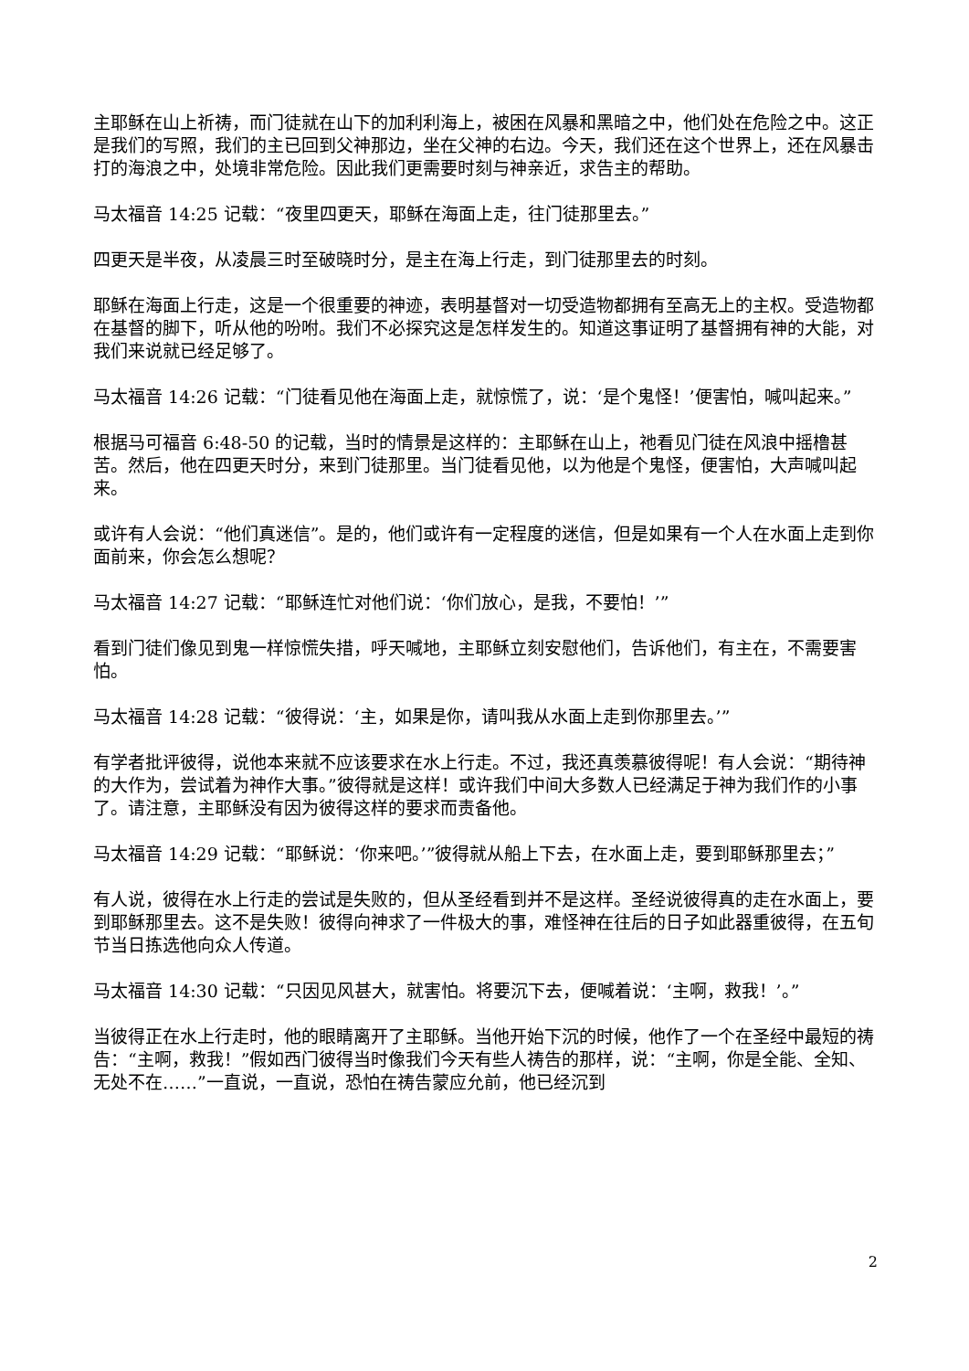主耶稣在山上祈祷，而门徒就在山下的加利利海上，被困在风暴和黑暗之中，他们处在危险之中。这正是我们的写照，我们的主已回到父神那边，坐在父神的右边。今天，我们还在这个世界上，还在风暴击打的海浪之中，处境非常危险。因此我们更需要时刻与神亲近，求告主的帮助。
马太福音 14:25 记载：“夜里四更天，耶稣在海面上走，往门徒那里去。”
四更天是半夜，从凌晨三时至破晓时分，是主在海上行走，到门徒那里去的时刻。
耶稣在海面上行走，这是一个很重要的神迹，表明基督对一切受造物都拥有至高无上的主权。受造物都在基督的脚下，听从他的吩咐。我们不必探究这是怎样发生的。知道这事证明了基督拥有神的大能，对我们来说就已经足够了。
马太福音 14:26 记载：“门徒看见他在海面上走，就惊慌了，说：‘是个鬼怪！’便害怕，喊叫起来。”
根据马可福音 6:48-50 的记载，当时的情景是这样的：主耶稣在山上，祂看见门徒在风浪中摇橹甚苦。然后，他在四更天时分，来到门徒那里。当门徒看见他，以为他是个鬼怪，便害怕，大声喊叫起来。
或许有人会说：“他们真迷信”。是的，他们或许有一定程度的迷信，但是如果有一个人在水面上走到你面前来，你会怎么想呢？
马太福音 14:27 记载：“耶稣连忙对他们说：‘你们放心，是我，不要怕！’”
看到门徒们像见到鬼一样惊慌失措，呼天喊地，主耶稣立刻安慰他们，告诉他们，有主在，不需要害怕。
马太福音 14:28 记载：“彼得说：‘主，如果是你，请叫我从水面上走到你那里去。’”
有学者批评彼得，说他本来就不应该要求在水上行走。不过，我还真羡慕彼得呢！有人会说：“期待神的大作为，尝试着为神作大事。”彼得就是这样！或许我们中间大多数人已经满足于神为我们作的小事了。请注意，主耶稣没有因为彼得这样的要求而责备他。
马太福音 14:29 记载：“耶稣说：‘你来吧。’”彼得就从船上下去，在水面上走，要到耶稣那里去；”
有人说，彼得在水上行走的尝试是失败的，但从圣经看到并不是这样。圣经说彼得真的走在水面上，要到耶稣那里去。这不是失败！彼得向神求了一件极大的事，难怪神在往后的日子如此器重彼得，在五旬节当日拣选他向众人传道。
马太福音 14:30 记载：“只因见风甚大，就害怕。将要沉下去，便喊着说：‘主啊，救我！’。”
当彼得正在水上行走时，他的眼睛离开了主耶稣。当他开始下沉的时候，他作了一个在圣经中最短的祷告：“主啊，救我！”假如西门彼得当时像我们今天有些人祷告的那样，说：“主啊，你是全能、全知、无处不在……”一直说，一直说，恐怕在祷告蒙应允前，他已经沉到
2